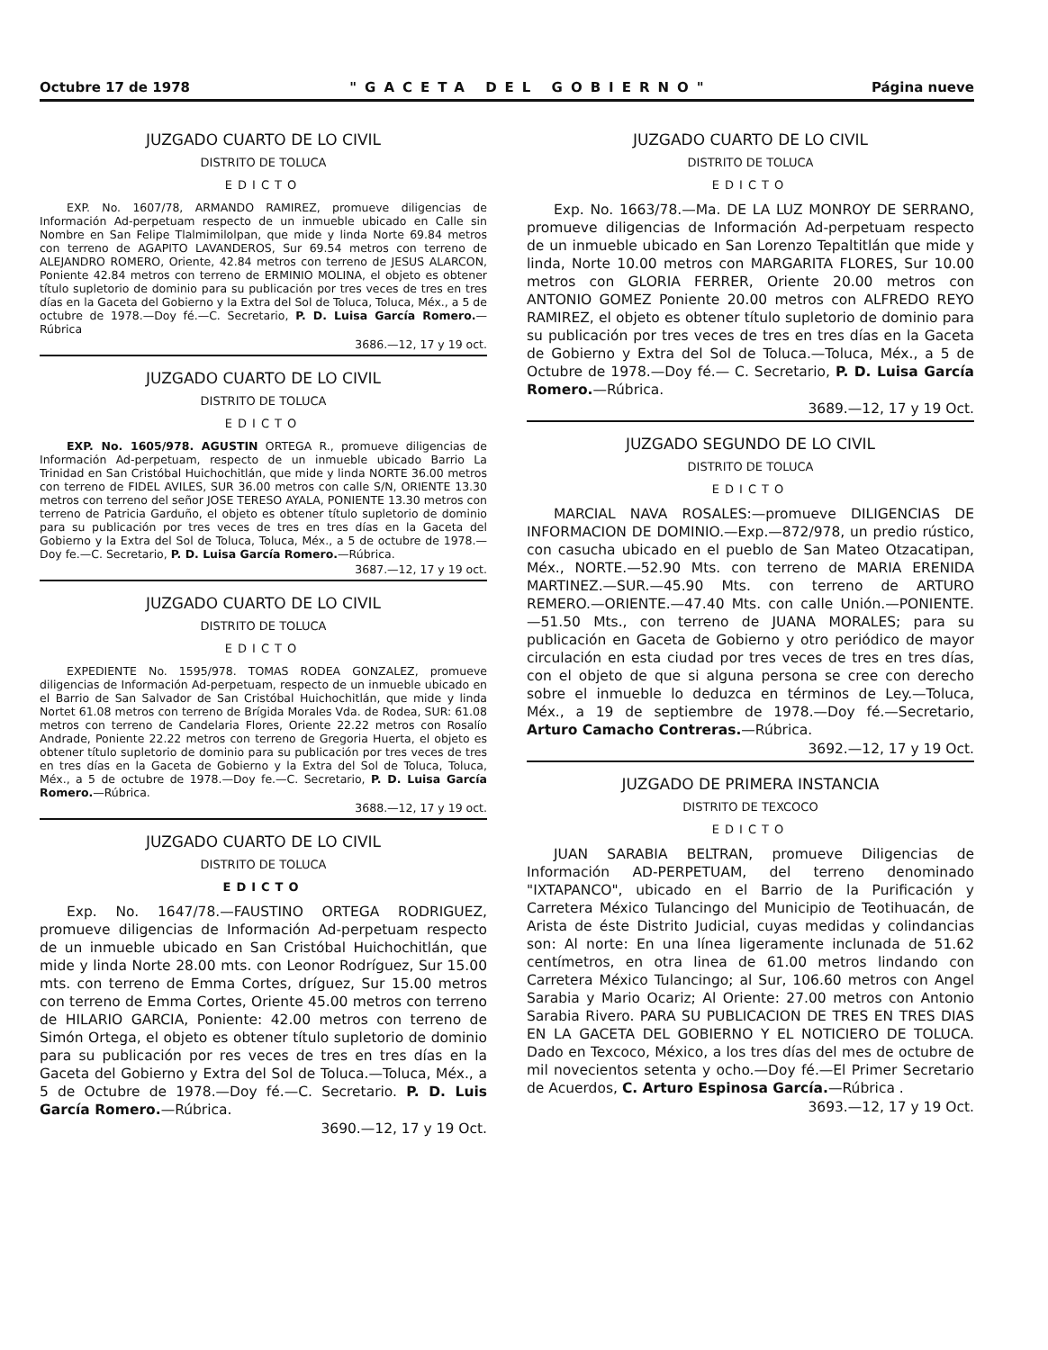Octubre 17 de 1978 "GACETA DEL GOBIERNO" Página nueve
JUZGADO CUARTO DE LO CIVIL
DISTRITO DE TOLUCA
EDICTO
EXP. No. 1607/78, ARMANDO RAMIREZ, promueve diligencias de Información Ad-perpetuam respecto de un inmueble ubicado en Calle sin Nombre en San Felipe Tlalmimilolpan, que mide y linda Norte 69.84 metros con terreno de AGAPITO LAVANDEROS, Sur 69.54 metros con terreno de ALEJANDRO ROMERO, Oriente, 42.84 metros con terreno de JESUS ALARCON, Poniente 42.84 metros con terreno de ERMINIO MOLINA, el objeto es obtener título supletorio de dominio para su publicación por tres veces de tres en tres días en la Gaceta del Gobierno y la Extra del Sol de Toluca, Toluca, Méx., a 5 de octubre de 1978.—Doy fé.—C. Secretario, P. D. Luisa García Romero.—Rúbrica
3686.—12, 17 y 19 oct.
JUZGADO CUARTO DE LO CIVIL
DISTRITO DE TOLUCA
EDICTO
EXP. No. 1605/978. AGUSTIN ORTEGA R., promueve diligencias de Información Ad-perpetuam, respecto de un inmueble ubicado Barrio La Trinidad en San Cristóbal Huichochitlán, que mide y linda NORTE 36.00 metros con terreno de FIDEL AVILES, SUR 36.00 metros con calle S/N, ORIENTE 13.30 metros con terreno del señor JOSE TERESO AYALA, PONIENTE 13.30 metros con terreno de Patricia Garduño, el objeto es obtener título supletorio de dominio para su publicación por tres veces de tres en tres días en la Gaceta del Gobierno y la Extra del Sol de Toluca, Toluca, Méx., a 5 de octubre de 1978.—Doy fe.—C. Secretario, P. D. Luisa García Romero.—Rúbrica.
3687.—12, 17 y 19 oct.
JUZGADO CUARTO DE LO CIVIL
DISTRITO DE TOLUCA
EDICTO
EXPEDIENTE No. 1595/978. TOMAS RODEA GONZALEZ, promueve diligencias de Información Ad-perpetuam, respecto de un inmueble ubicado en el Barrio de San Salvador de San Cristóbal Huichochitlán, que mide y linda Nortet 61.08 metros con terreno de Brígida Morales Vda. de Rodea, SUR: 61.08 metros con terreno de Candelaria Flores, Oriente 22.22 metros con Rosalío Andrade, Poniente 22.22 metros con terreno de Gregoria Huerta, el objeto es obtener título supletorio de dominio para su publicación por tres veces de tres en tres días en la Gaceta de Gobierno y la Extra del Sol de Toluca, Toluca, Méx., a 5 de octubre de 1978.—Doy fe.—C. Secretario, P. D. Luisa García Romero.—Rúbrica.
3688.—12, 17 y 19 oct.
JUZGADO CUARTO DE LO CIVIL
DISTRITO DE TOLUCA
EDICTO
Exp. No. 1647/78.—FAUSTINO ORTEGA RODRIGUEZ, promueve diligencias de Información Ad-perpetuam respecto de un inmueble ubicado en San Cristóbal Huichochitlán, que mide y linda Norte 28.00 mts. con Leonor Rodríguez, Sur 15.00 mts. con terreno de Emma Cortes, dríguez, Sur 15.00 metros con terreno de Emma Cortes, Oriente 45.00 metros con terreno de HILARIO GARCIA, Poniente: 42.00 metros con terreno de Simón Ortega, el objeto es obtener título supletorio de dominio para su publicación por res veces de tres en tres días en la Gaceta del Gobierno y Extra del Sol de Toluca.—Toluca, Méx., a 5 de Octubre de 1978.—Doy fé.—C. Secretario. P. D. Luis García Romero.—Rúbrica.
3690.—12, 17 y 19 Oct.
JUZGADO CUARTO DE LO CIVIL
DISTRITO DE TOLUCA
EDICTO
Exp. No. 1663/78.—Ma. DE LA LUZ MONROY DE SERRANO, promueve diligencias de Información Ad-perpetuam respecto de un inmueble ubicado en San Lorenzo Tepaltitlán que mide y linda, Norte 10.00 metros con MARGARITA FLORES, Sur 10.00 metros con GLORIA FERRER, Oriente 20.00 metros con ANTONIO GOMEZ Poniente 20.00 metros con ALFREDO REYO RAMIREZ, el objeto es obtener título supletorio de dominio para su publicación por tres veces de tres en tres días en la Gaceta de Gobierno y Extra del Sol de Toluca.—Toluca, Méx., a 5 de Octubre de 1978.—Doy fé.— C. Secretario, P. D. Luisa García Romero.—Rúbrica.
3689.—12, 17 y 19 Oct.
JUZGADO SEGUNDO DE LO CIVIL
DISTRITO DE TOLUCA
EDICTO
MARCIAL NAVA ROSALES:—promueve DILIGENCIAS DE INFORMACION DE DOMINIO.—Exp.—872/978, un predio rústico, con casucha ubicado en el pueblo de San Mateo Otzacatipan, Méx., NORTE.—52.90 Mts. con terreno de MARIA ERENIDA MARTINEZ.—SUR.—45.90 Mts. con terreno de ARTURO REMERO.—ORIENTE.—47.40 Mts. con calle Unión.—PONIENTE.—51.50 Mts., con terreno de JUANA MORALES; para su publicación en Gaceta de Gobierno y otro periódico de mayor circulación en esta ciudad por tres veces de tres en tres días, con el objeto de que si alguna persona se cree con derecho sobre el inmueble lo deduzca en términos de Ley.—Toluca, Méx., a 19 de septiembre de 1978.—Doy fé.—Secretario, Arturo Camacho Contreras.—Rúbrica.
3692.—12, 17 y 19 Oct.
JUZGADO DE PRIMERA INSTANCIA
DISTRITO DE TEXCOCO
EDICTO
JUAN SARABIA BELTRAN, promueve Diligencias de Información AD-PERPETUAM, del terreno denominado "IXTAPANCO", ubicado en el Barrio de la Purificación y Carretera México Tulancingo del Municipio de Teotihuacán, de Arista de éste Distrito Judicial, cuyas medidas y colindancias son: Al norte: En una línea ligeramente inclunada de 51.62 centímetros, en otra linea de 61.00 metros lindando con Carretera México Tulancingo; al Sur, 106.60 metros con Angel Sarabia y Mario Ocariz; Al Oriente: 27.00 metros con Antonio Sarabia Rivero. PARA SU PUBLICACION DE TRES EN TRES DIAS EN LA GACETA DEL GOBIERNO Y EL NOTICIERO DE TOLUCA. Dado en Texcoco, México, a los tres días del mes de octubre de mil novecientos setenta y ocho.—Doy fé.—El Primer Secretario de Acuerdos, C. Arturo Espinosa García.—Rúbrica .
3693.—12, 17 y 19 Oct.